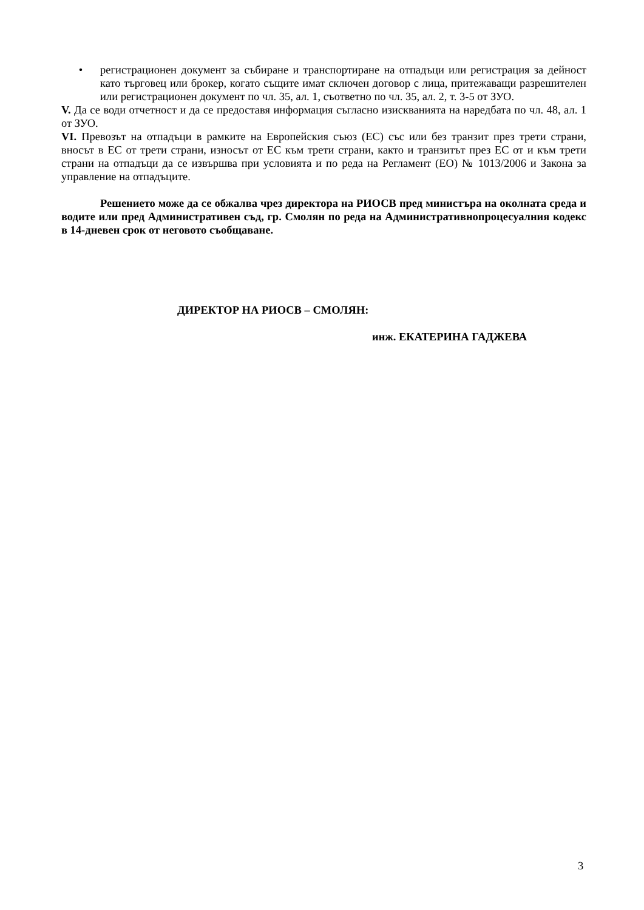• регистрационен документ за събиране и транспортиране на отпадъци или регистрация за дейност като търговец или брокер, когато същите имат сключен договор с лица, притежаващи разрешителен или регистрационен документ по чл. 35, ал. 1, съответно по чл. 35, ал. 2, т. 3-5 от ЗУО.
V. Да се води отчетност и да се предоставя информация съгласно изискванията на наредбата по чл. 48, ал. 1 от ЗУО.
VI. Превозът на отпадъци в рамките на Европейския съюз (ЕС) със или без транзит през трети страни, вносът в ЕС от трети страни, износът от ЕС към трети страни, както и транзитът през ЕС от и към трети страни на отпадъци да се извършва при условията и по реда на Регламент (ЕО) № 1013/2006 и Закона за управление на отпадъците.
Решението може да се обжалва чрез директора на РИОСВ пред министъра на околната среда и водите или пред Административен съд, гр. Смолян по реда на Административнопроцесуалния кодекс в 14-дневен срок от неговото съобщаване.
ДИРЕКТОР НА РИОСВ – СМОЛЯН:
инж. ЕКАТЕРИНА ГАДЖЕВА
3